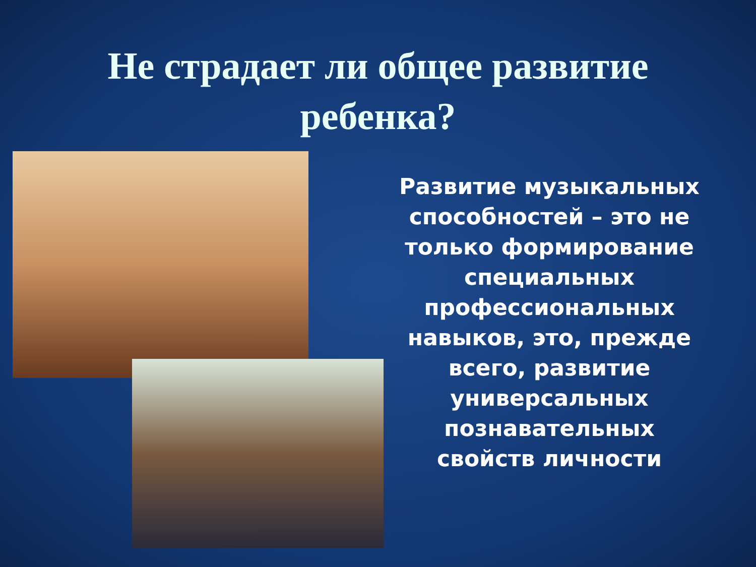Не страдает ли общее развитие
ребенка?
Развитие музыкальных способностей – это не только формирование специальных профессиональных навыков, это, прежде всего, развитие универсальных познавательных свойств личности